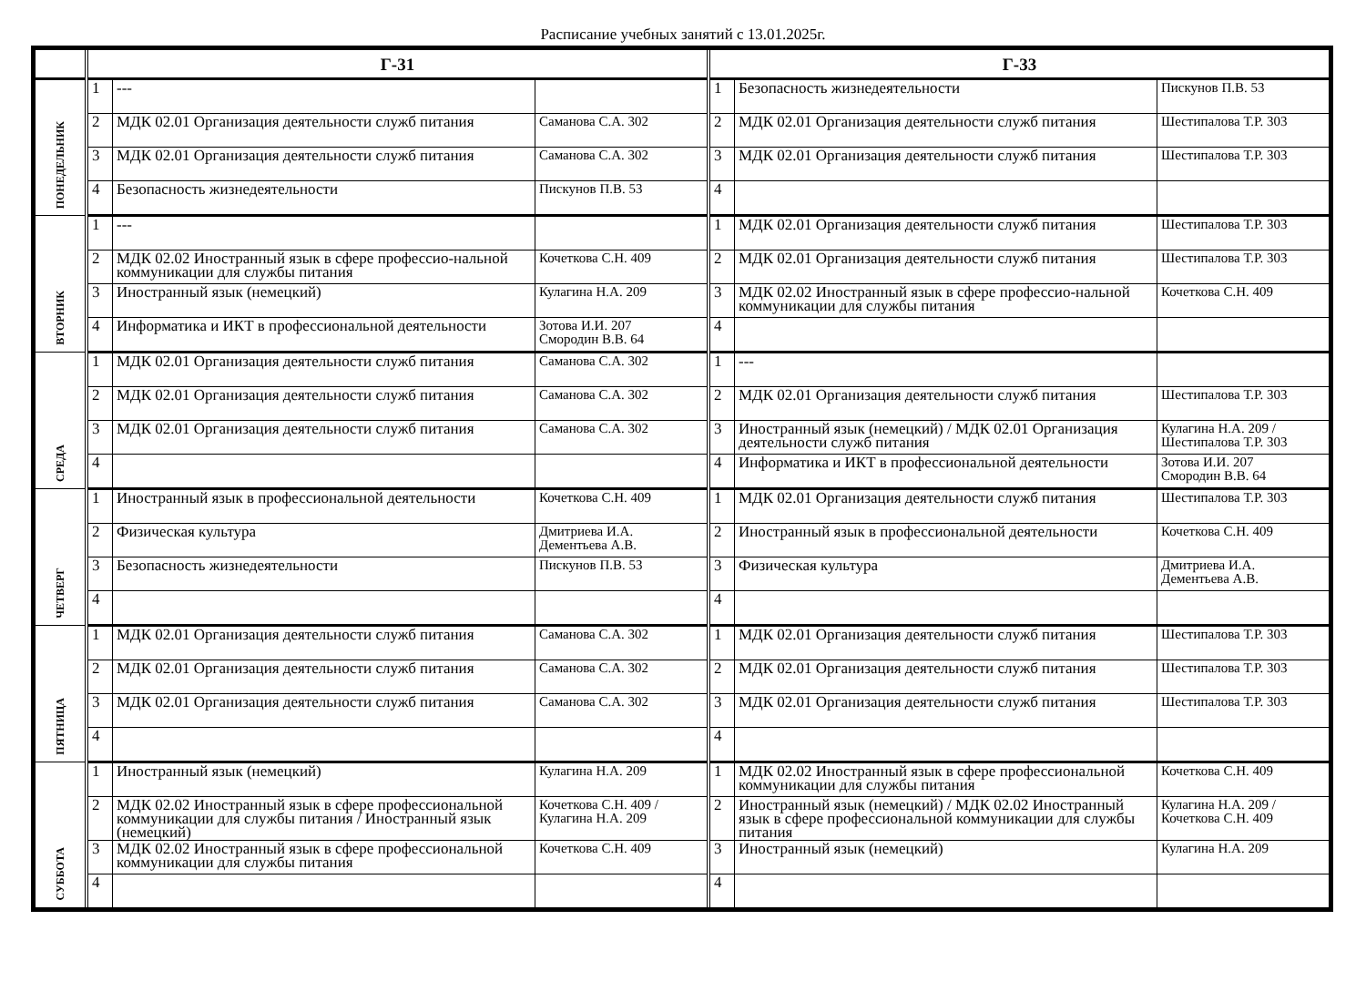Расписание учебных занятий с 13.01.2025г.
| | Г-31 | | | Г-33 | | |
| --- | --- | --- | --- | --- | --- | --- |
| ПОНЕДЕЛЬНИК | 1 | --- | | 1 | Безопасность жизнедеятельности | Пискунов П.В. 53 |
| | 2 | МДК 02.01 Организация деятельности служб питания | Саманова С.А. 302 | 2 | МДК 02.01 Организация деятельности служб питания | Шестипалова Т.Р. 303 |
| | 3 | МДК 02.01 Организация деятельности служб питания | Саманова С.А. 302 | 3 | МДК 02.01 Организация деятельности служб питания | Шестипалова Т.Р. 303 |
| | 4 | Безопасность жизнедеятельности | Пискунов П.В. 53 | 4 | | |
| ВТОРНИК | 1 | --- | | 1 | МДК 02.01 Организация деятельности служб питания | Шестипалова Т.Р. 303 |
| | 2 | МДК 02.02 Иностранный язык в сфере профессио-нальной коммуникации для службы питания | Кочеткова С.Н. 409 | 2 | МДК 02.01 Организация деятельности служб питания | Шестипалова Т.Р. 303 |
| | 3 | Иностранный язык (немецкий) | Кулагина Н.А. 209 | 3 | МДК 02.02 Иностранный язык в сфере профессио-нальной коммуникации для службы питания | Кочеткова С.Н. 409 |
| | 4 | Информатика и ИКТ в профессиональной деятельности | Зотова И.И. 207 Смородин В.В. 64 | 4 | | |
| СРЕДА | 1 | МДК 02.01 Организация деятельности служб питания | Саманова С.А. 302 | 1 | --- | |
| | 2 | МДК 02.01 Организация деятельности служб питания | Саманова С.А. 302 | 2 | МДК 02.01 Организация деятельности служб питания | Шестипалова Т.Р. 303 |
| | 3 | МДК 02.01 Организация деятельности служб питания | Саманова С.А. 302 | 3 | Иностранный язык (немецкий) / МДК 02.01 Организация деятельности служб питания | Кулагина Н.А. 209 / Шестипалова Т.Р. 303 |
| | 4 | | | 4 | Информатика и ИКТ в профессиональной деятельности | Зотова И.И. 207 Смородин В.В. 64 |
| ЧЕТВЕРГ | 1 | Иностранный язык в профессиональной деятельности | Кочеткова С.Н. 409 | 1 | МДК 02.01 Организация деятельности служб питания | Шестипалова Т.Р. 303 |
| | 2 | Физическая культура | Дмитриева И.А. Дементьева А.В. | 2 | Иностранный язык в профессиональной деятельности | Кочеткова С.Н. 409 |
| | 3 | Безопасность жизнедеятельности | Пискунов П.В. 53 | 3 | Физическая культура | Дмитриева И.А. Дементьева А.В. |
| | 4 | | | 4 | | |
| ПЯТНИЦА | 1 | МДК 02.01 Организация деятельности служб питания | Саманова С.А. 302 | 1 | МДК 02.01 Организация деятельности служб питания | Шестипалова Т.Р. 303 |
| | 2 | МДК 02.01 Организация деятельности служб питания | Саманова С.А. 302 | 2 | МДК 02.01 Организация деятельности служб питания | Шестипалова Т.Р. 303 |
| | 3 | МДК 02.01 Организация деятельности служб питания | Саманова С.А. 302 | 3 | МДК 02.01 Организация деятельности служб питания | Шестипалова Т.Р. 303 |
| | 4 | | | 4 | | |
| СУББОТА | 1 | Иностранный язык (немецкий) | Кулагина Н.А. 209 | 1 | МДК 02.02 Иностранный язык в сфере профессиональной коммуникации для службы питания | Кочеткова С.Н. 409 |
| | 2 | МДК 02.02 Иностранный язык в сфере профессиональной коммуникации для службы питания / Иностранный язык (немецкий) | Кочеткова С.Н. 409 / Кулагина Н.А. 209 | 2 | Иностранный язык (немецкий) / МДК 02.02 Иностранный язык в сфере профессиональной коммуникации для службы питания | Кулагина Н.А. 209 / Кочеткова С.Н. 409 |
| | 3 | МДК 02.02 Иностранный язык в сфере профессиональной коммуникации для службы питания | Кочеткова С.Н. 409 | 3 | Иностранный язык (немецкий) | Кулагина Н.А. 209 |
| | 4 | | | 4 | | |